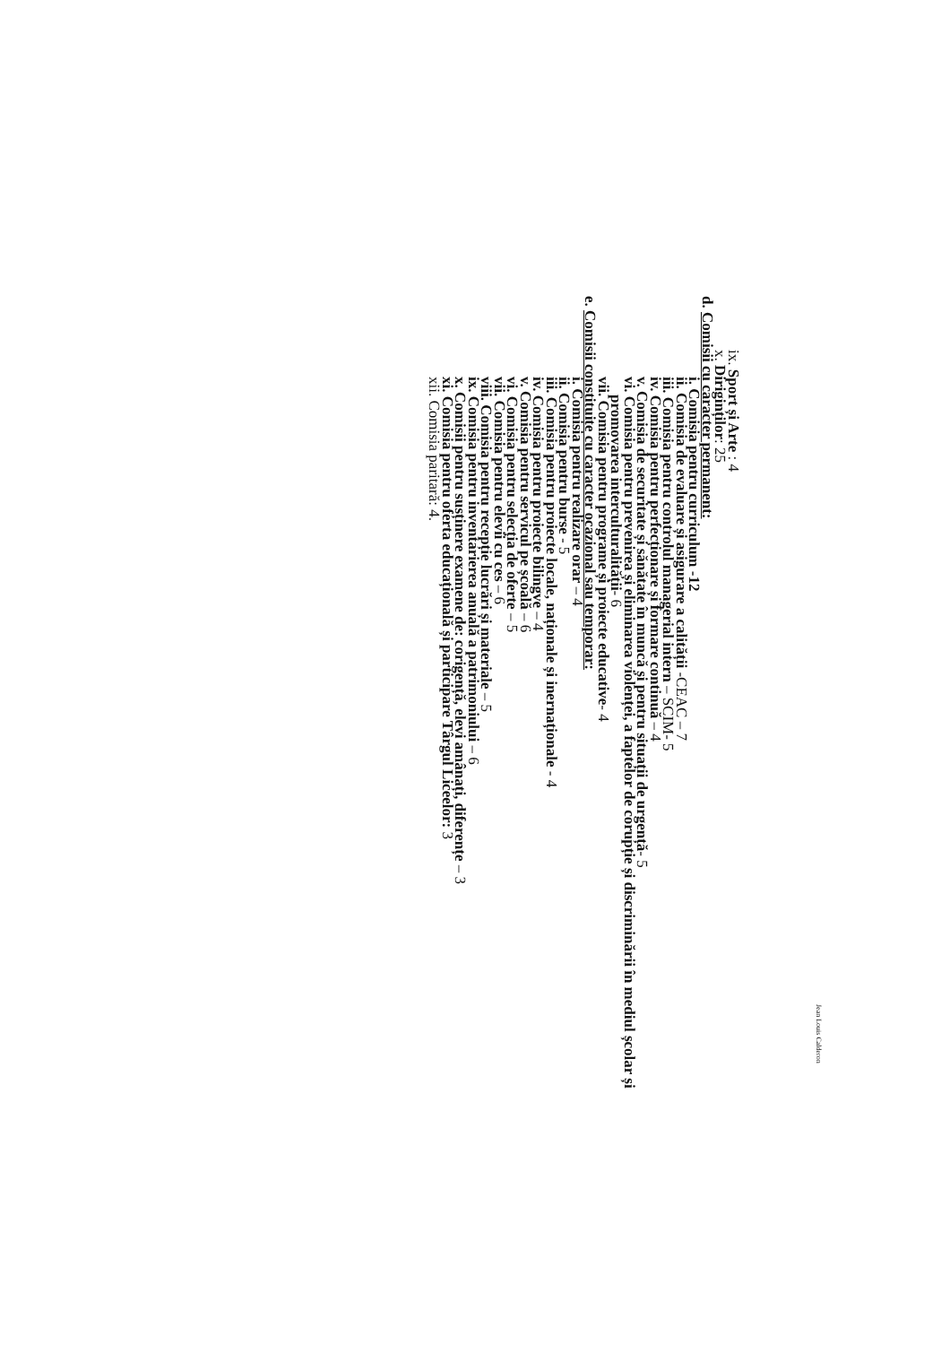Jean Louis Calderon
ix. Sport și Arte : 4
x. Diriginților: 25
d. Comisii cu caracter permanent:
i. Comisia pentru curriculum -12
ii. Comisia de evaluare și asigurare a calității -CEAC – 7
iii. Comisia pentru controlul managerial intern – SCIM- 5
iv. Comisia pentru perfecționare și formare continuă – 4
v. Comisia de securitate și sănătate în muncă și pentru situații de urgență- 5
vi. Comisia pentru prevenirea și eliminarea violenței, a faptelor de corupție și discriminării în mediul școlar și
promovarea interculturalității- 6
vii. Comisia pentru programe și proiecte educative- 4
e. Comisii constituite cu caracter ocazional sau temporar:
i. Comisia pentru realizare orar – 4
ii. Comisia pentru burse - 5
iii. Comisia pentru proiecte locale, naționale și inernaționale - 4
iv. Comisia pentru proiecte bilingve – 4
v. Comisia pentru servicul pe școală – 6
vi. Comisia pentru selecția de oferte – 5
vii. Comisia pentru elevii cu ces – 6
viii. Comisia pentru recepție lucrări și materiale – 5
ix. Comisia pentru inventarierea anuală a patrimoniului – 6
x. Comisii pentru susținere examene de: corigență, elevi amânați, diferențe – 3
xi. Comisia pentru oferta educațională și participare Târgul Liceelor: 3
xii. Comisia paritară: 4.